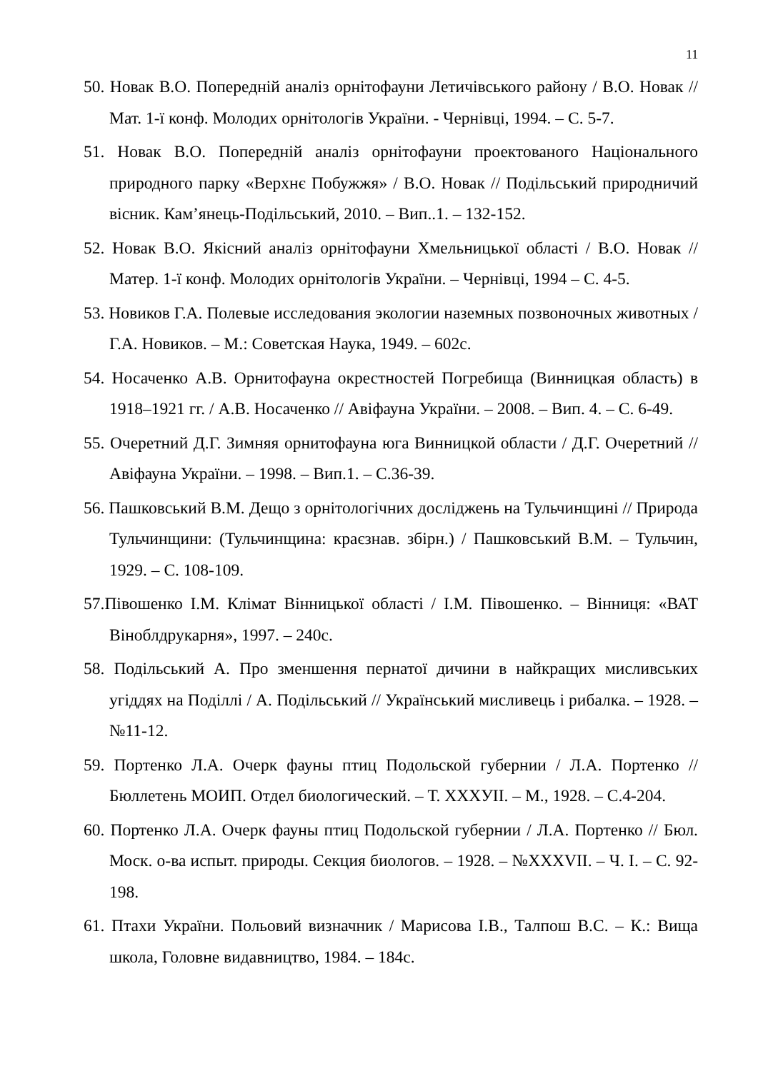11
50. Новак В.О. Попередній аналіз орнітофауни Летичівського району / В.О. Новак // Мат. 1-ї конф. Молодих орнітологів України. - Чернівці, 1994. – С. 5-7.
51. Новак В.О. Попередній аналіз орнітофауни проектованого Національного природного парку «Верхнє Побужжя» / В.О. Новак // Подільський природничий вісник. Кам’янець-Подільський, 2010. – Вип..1. – 132-152.
52. Новак В.О. Якісний аналіз орнітофауни Хмельницької області / В.О. Новак // Матер. 1-ї конф. Молодих орнітологів України. – Чернівці, 1994 – С. 4-5.
53. Новиков Г.А. Полевые исследования экологии наземных позвоночных животных / Г.А. Новиков. – М.: Советская Наука, 1949. – 602с.
54. Носаченко А.В. Орнитофауна окрестностей Погребища (Винницкая область) в 1918–1921 гг. / А.В. Носаченко // Авіфауна України. – 2008. – Вип. 4. – С. 6-49.
55. Очеретний Д.Г. Зимняя орнитофауна юга Винницкой области / Д.Г. Очеретний // Авіфауна України. – 1998. – Вип.1. – С.36-39.
56. Пашковський В.М. Дещо з орнітологічних досліджень на Тульчинщині // Природа Тульчинщини: (Тульчинщина: краєзнав. збірн.) / Пашковський В.М. – Тульчин, 1929. – С. 108-109.
57.Півошенко І.М. Клімат Вінницької області / І.М. Півошенко. – Вінниця: «ВАТ Віноблдрукарня», 1997. – 240с.
58. Подільський А. Про зменшення пернатої дичини в найкращих мисливських угіддях на Поділлі / А. Подільський // Український мисливець і рибалка. – 1928. – №11-12.
59. Портенко Л.А. Очерк фауны птиц Подольской губернии / Л.А. Портенко // Бюллетень МОИП. Отдел биологический. – Т. XXXУІІ. – М., 1928. – С.4-204.
60. Портенко Л.А. Очерк фауны птиц Подольской губернии / Л.А. Портенко // Бюл. Моск. о-ва испыт. природы. Секция биологов. – 1928. – №XXXVII. – Ч. I. – С. 92-198.
61. Птахи України. Польовий визначник / Марисова І.В., Талпош В.С. – К.: Вища школа, Головне видавництво, 1984. – 184с.